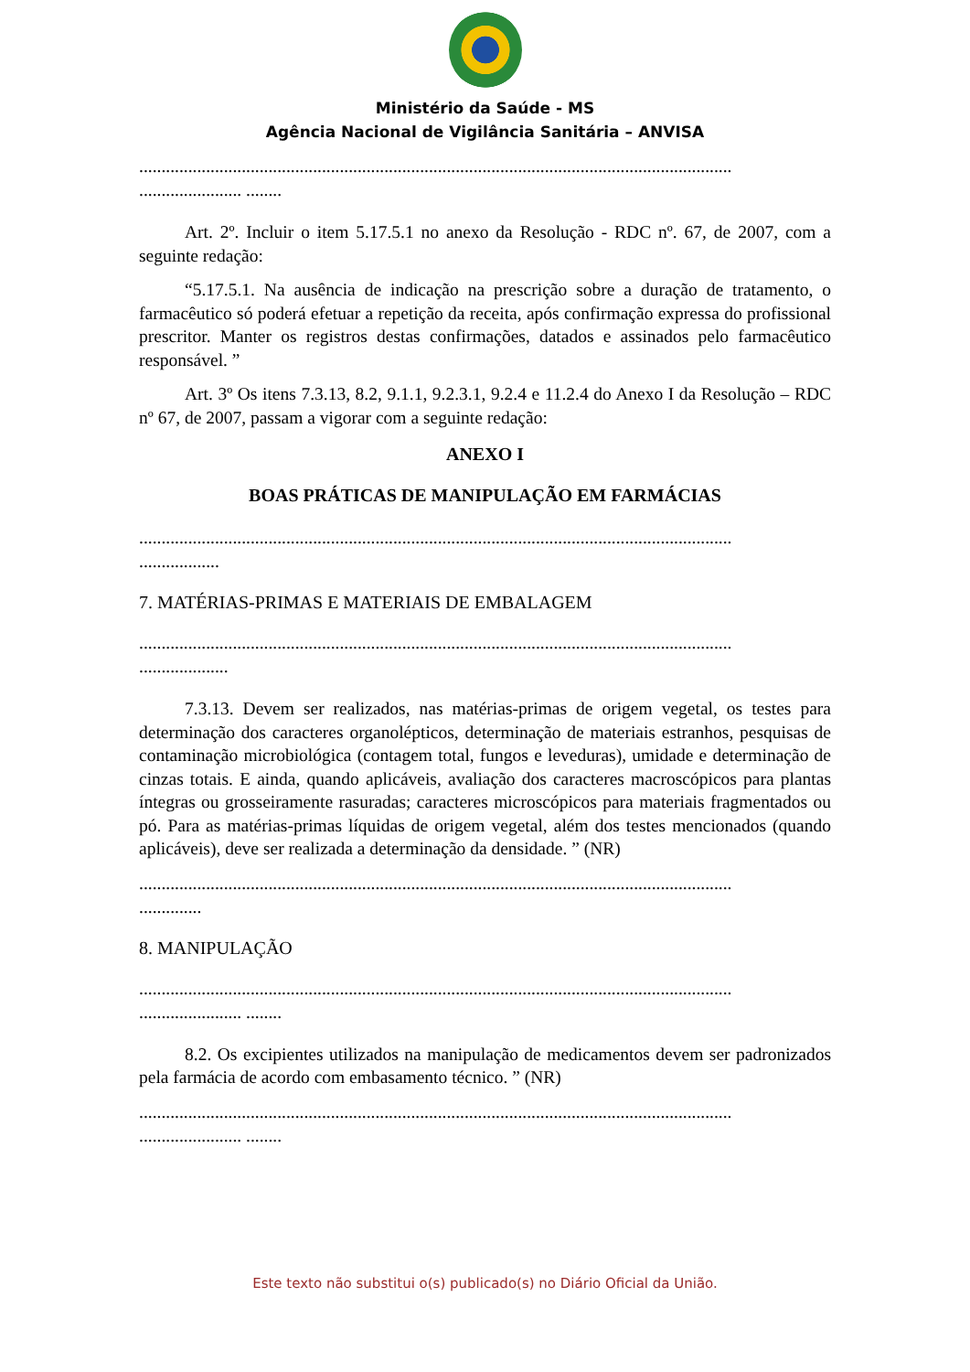Ministério da Saúde - MS
Agência Nacional de Vigilância Sanitária – ANVISA
.....................................................................................................................................
....................... ........
Art. 2º. Incluir o item 5.17.5.1 no anexo da Resolução - RDC nº. 67, de 2007, com a seguinte redação:
“5.17.5.1. Na ausência de indicação na prescrição sobre a duração de tratamento, o farmacêutico só poderá efetuar a repetição da receita, após confirmação expressa do profissional prescritor. Manter os registros destas confirmações, datados e assinados pelo farmacêutico responsável. ”
Art. 3º Os itens 7.3.13, 8.2, 9.1.1, 9.2.3.1, 9.2.4 e 11.2.4 do Anexo I da Resolução – RDC nº 67, de 2007, passam a vigorar com a seguinte redação:
ANEXO I
BOAS PRÁTICAS DE MANIPULAÇÃO EM FARMÁCIAS
.....................................................................................................................................
..................
7. MATÉRIAS-PRIMAS E MATERIAIS DE EMBALAGEM
.....................................................................................................................................
....................
7.3.13. Devem ser realizados, nas matérias-primas de origem vegetal, os testes para determinação dos caracteres organolépticos, determinação de materiais estranhos, pesquisas de contaminação microbiológica (contagem total, fungos e leveduras), umidade e determinação de cinzas totais. E ainda, quando aplicáveis, avaliação dos caracteres macroscópicos para plantas íntegras ou grosseiramente rasuradas; caracteres microscópicos para materiais fragmentados ou pó. Para as matérias-primas líquidas de origem vegetal, além dos testes mencionados (quando aplicáveis), deve ser realizada a determinação da densidade. ” (NR)
.....................................................................................................................................
..............
8. MANIPULAÇÃO
.....................................................................................................................................
....................... ........
8.2. Os excipientes utilizados na manipulação de medicamentos devem ser padronizados pela farmácia de acordo com embasamento técnico. ” (NR)
.....................................................................................................................................
....................... ........
Este texto não substitui o(s) publicado(s) no Diário Oficial da União.